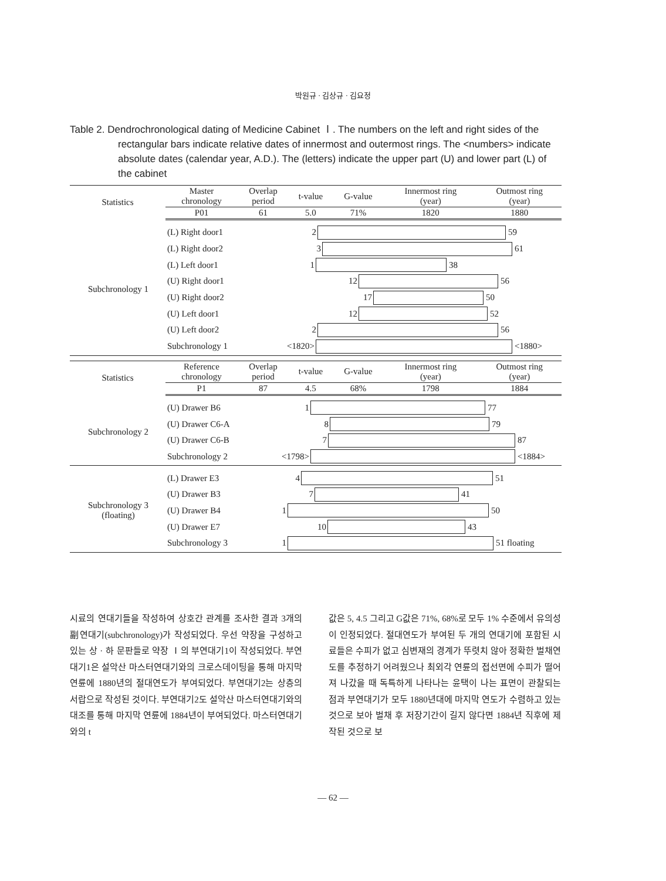박원규 · 김상규 · 김요정
Table 2. Dendrochronological dating of Medicine Cabinet Ⅰ. The numbers on the left and right sides of the rectangular bars indicate relative dates of innermost and outermost rings. The <numbers> indicate absolute dates (calendar year, A.D.). The (letters) indicate the upper part (U) and lower part (L) of the cabinet
| Statistics | Master chronology | Overlap period | t-value | G-value | Innermost ring (year) | Outmost ring (year) |
| --- | --- | --- | --- | --- | --- | --- |
| | P01 | 61 | 5.0 | 71% | 1820 | 1880 |
| Subchronology 1 | (L) Right door1 (L) Right door2 (L) Left door1 (U) Right door1 (U) Right door2 (U) Left door1 (U) Left door2 Subchronology 1 | 2 59 3 61 1 38 12 56 17 50 12 52 2 56 <1820> <1880> |
| Statistics | Reference chronology | Overlap period | t-value | G-value | Innermost ring (year) | Outmost ring (year) |
| --- | --- | --- | --- | --- | --- | --- |
| | P1 | 87 | 4.5 | 68% | 1798 | 1884 |
| Subchronology 2 | (U) Drawer B6 (U) Drawer C6-A (U) Drawer C6-B Subchronology 2 | 1 77 8 79 7 87 <1798> <1884> |
| Subchronology 3 (floating) | (L) Drawer E3 (U) Drawer B3 (U) Drawer B4 (U) Drawer E7 Subchronology 3 | 4 51 7 41 1 50 10 43 1 51 floating |
시료의 연대기들을 작성하여 상호간 관계를 조사한 결과 3개의 副연대기(subchronology)가 작성되었다. 우선 약장을 구성하고 있는 상 · 하 문판들로 약장 Ⅰ의 부연대기1이 작성되었다. 부연대기1은 설악산 마스터연대기와의 크로스데이팅을 통해 마지막 연륜에 1880년의 절대연도가 부여되었다. 부연대기2는 상층의 서랍으로 작성된 것이다. 부연대기2도 설악산 마스터연대기와의 대조를 통해 마지막 연륜에 1884년이 부여되었다. 마스터연대기와의 t
값은 5, 4.5 그리고 G값은 71%, 68%로 모두 1% 수준에서 유의성이 인정되었다. 절대연도가 부여된 두 개의 연대기에 포함된 시료들은 수피가 없고 심변재의 경계가 뚜렷치 않아 정확한 벌채연도를 추정하기 어려웠으나 최외각 연륜의 접선면에 수피가 떨어져 나갔을 때 독특하게 나타나는 윤택이 나는 표면이 관찰되는 점과 부연대기가 모두 1880년대에 마지막 연도가 수렴하고 있는 것으로 보아 벌채 후 저장기간이 길지 않다면 1884년 직후에 제작된 것으로 보
— 62 —